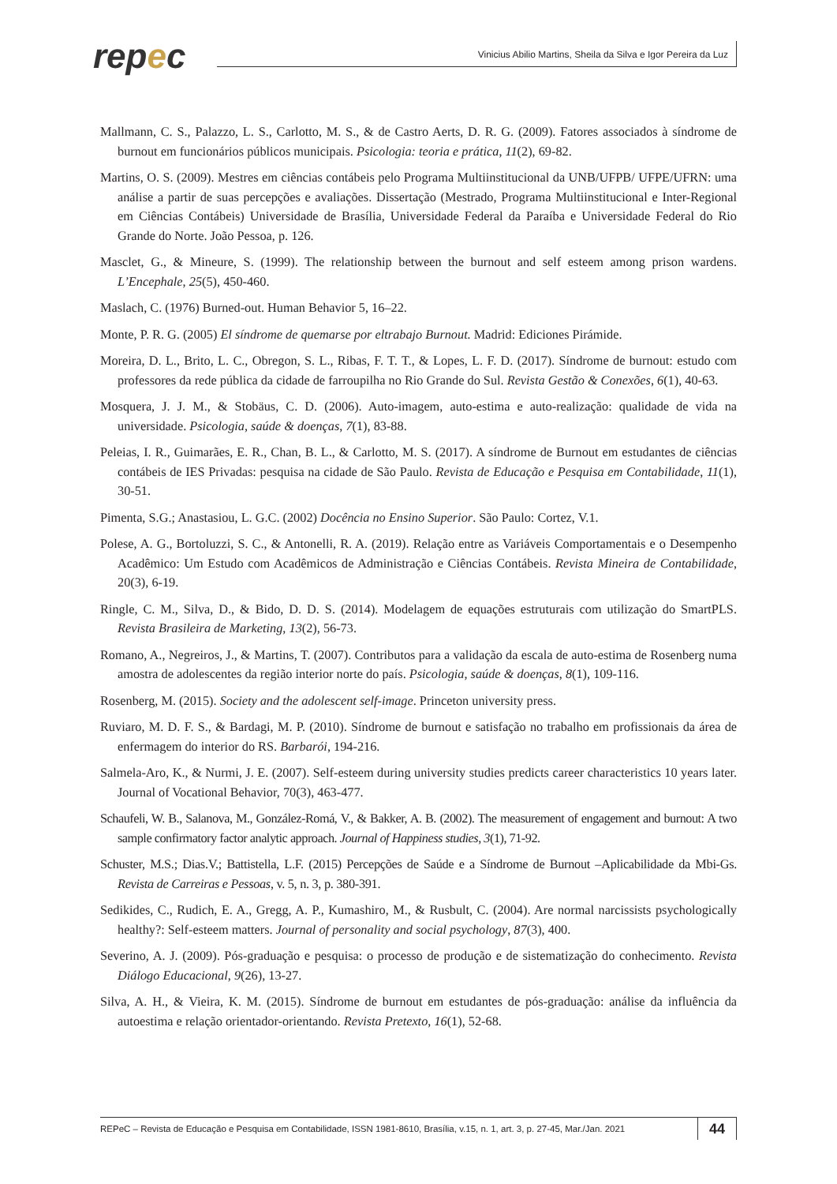repec
Vinicius Abilio Martins, Sheila da Silva e Igor Pereira da Luz
Mallmann, C. S., Palazzo, L. S., Carlotto, M. S., & de Castro Aerts, D. R. G. (2009). Fatores associados à síndrome de burnout em funcionários públicos municipais. Psicologia: teoria e prática, 11(2), 69-82.
Martins, O. S. (2009). Mestres em ciências contábeis pelo Programa Multiinstitucional da UNB/UFPB/ UFPE/UFRN: uma análise a partir de suas percepções e avaliações. Dissertação (Mestrado, Programa Multiinstitucional e Inter-Regional em Ciências Contábeis) Universidade de Brasília, Universidade Federal da Paraíba e Universidade Federal do Rio Grande do Norte. João Pessoa, p. 126.
Masclet, G., & Mineure, S. (1999). The relationship between the burnout and self esteem among prison wardens. L’Encephale, 25(5), 450-460.
Maslach, C. (1976) Burned-out. Human Behavior 5, 16–22.
Monte, P. R. G. (2005) El síndrome de quemarse por eltrabajo Burnout. Madrid: Ediciones Pirámide.
Moreira, D. L., Brito, L. C., Obregon, S. L., Ribas, F. T. T., & Lopes, L. F. D. (2017). Síndrome de burnout: estudo com professores da rede pública da cidade de farroupilha no Rio Grande do Sul. Revista Gestão & Conexões, 6(1), 40-63.
Mosquera, J. J. M., & Stobäus, C. D. (2006). Auto-imagem, auto-estima e auto-realização: qualidade de vida na universidade. Psicologia, saúde & doenças, 7(1), 83-88.
Peleias, I. R., Guimarães, E. R., Chan, B. L., & Carlotto, M. S. (2017). A síndrome de Burnout em estudantes de ciências contábeis de IES Privadas: pesquisa na cidade de São Paulo. Revista de Educação e Pesquisa em Contabilidade, 11(1), 30-51.
Pimenta, S.G.; Anastasiou, L. G.C. (2002) Docência no Ensino Superior. São Paulo: Cortez, V.1.
Polese, A. G., Bortoluzzi, S. C., & Antonelli, R. A. (2019). Relação entre as Variáveis Comportamentais e o Desempenho Acadêmico: Um Estudo com Acadêmicos de Administração e Ciências Contábeis. Revista Mineira de Contabilidade, 20(3), 6-19.
Ringle, C. M., Silva, D., & Bido, D. D. S. (2014). Modelagem de equações estruturais com utilização do SmartPLS. Revista Brasileira de Marketing, 13(2), 56-73.
Romano, A., Negreiros, J., & Martins, T. (2007). Contributos para a validação da escala de auto-estima de Rosenberg numa amostra de adolescentes da região interior norte do país. Psicologia, saúde & doenças, 8(1), 109-116.
Rosenberg, M. (2015). Society and the adolescent self-image. Princeton university press.
Ruviaro, M. D. F. S., & Bardagi, M. P. (2010). Síndrome de burnout e satisfação no trabalho em profissionais da área de enfermagem do interior do RS. Barbarói, 194-216.
Salmela-Aro, K., & Nurmi, J. E. (2007). Self-esteem during university studies predicts career characteristics 10 years later. Journal of Vocational Behavior, 70(3), 463-477.
Schaufeli, W. B., Salanova, M., González-Romá, V., & Bakker, A. B. (2002). The measurement of engagement and burnout: A two sample confirmatory factor analytic approach. Journal of Happiness studies, 3(1), 71-92.
Schuster, M.S.; Dias.V.; Battistella, L.F. (2015) Percepções de Saúde e a Síndrome de Burnout –Aplicabilidade da Mbi-Gs. Revista de Carreiras e Pessoas, v. 5, n. 3, p. 380-391.
Sedikides, C., Rudich, E. A., Gregg, A. P., Kumashiro, M., & Rusbult, C. (2004). Are normal narcissists psychologically healthy?: Self-esteem matters. Journal of personality and social psychology, 87(3), 400.
Severino, A. J. (2009). Pós-graduação e pesquisa: o processo de produção e de sistematização do conhecimento. Revista Diálogo Educacional, 9(26), 13-27.
Silva, A. H., & Vieira, K. M. (2015). Síndrome de burnout em estudantes de pós-graduação: análise da influência da autoestima e relação orientador-orientando. Revista Pretexto, 16(1), 52-68.
REPeC – Revista de Educação e Pesquisa em Contabilidade, ISSN 1981-8610, Brasília, v.15, n. 1, art. 3, p. 27-45, Mar./Jan. 2021 44